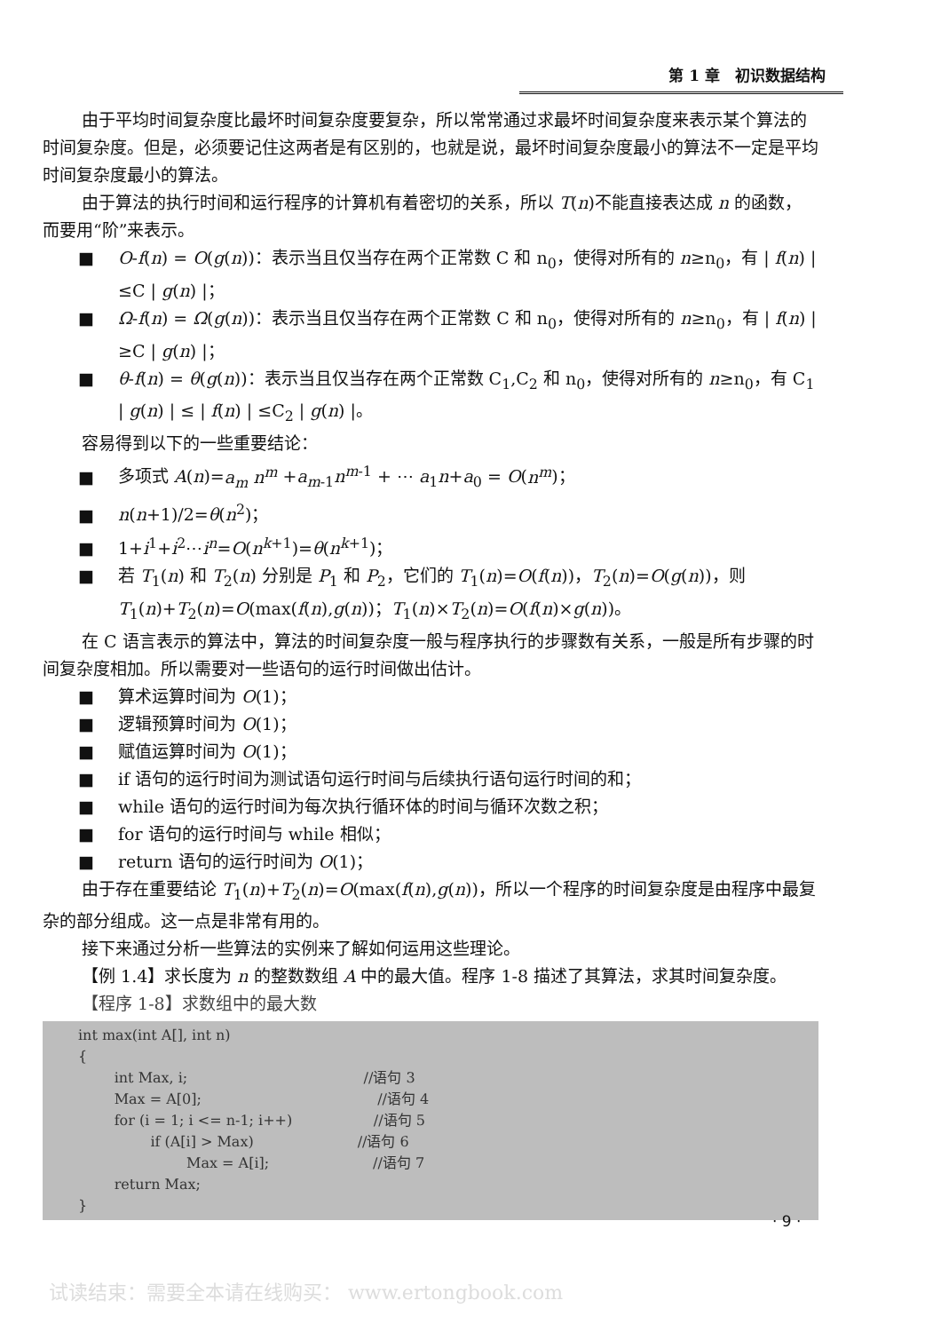第 1 章　初识数据结构
由于平均时间复杂度比最坏时间复杂度要复杂，所以常常通过求最坏时间复杂度来表示某个算法的时间复杂度。但是，必须要记住这两者是有区别的，也就是说，最坏时间复杂度最小的算法不一定是平均时间复杂度最小的算法。
由于算法的执行时间和运行程序的计算机有着密切的关系，所以 T(n)不能直接表达成 n 的函数，而要用“阶”来表示。
■ O-f(n) = O(g(n))：表示当且仅当存在两个正常数 C 和 n<sub>0</sub>，使得对所有的 n≥n<sub>0</sub>，有 | f(n) | ≤C | g(n) |；
■ Ω-f(n) = Ω(g(n))：表示当且仅当存在两个正常数 C 和 n<sub>0</sub>，使得对所有的 n≥n<sub>0</sub>，有 | f(n) | ≥C | g(n) |；
■ θ-f(n) = θ(g(n))：表示当且仅当存在两个正常数 C<sub>1</sub>,C<sub>2</sub> 和 n<sub>0</sub>，使得对所有的 n≥n<sub>0</sub>，有 C<sub>1</sub> | g(n) | ≤ | f(n) | ≤C<sub>2</sub> | g(n) |。
容易得到以下的一些重要结论：
■ 多项式 A(n)=a<sub>m</sub> n<sup>m</sup> +a<sub>m-1</sub>n<sup>m-1</sup> + ⋯ a<sub>1</sub>n+a<sub>0</sub> = O(n<sup>m</sup>)；
■ n(n+1)/2=θ(n<sup>2</sup>)；
■ 1+i<sup>1</sup>+i<sup>2</sup>⋯i<sup>n</sup>=O(n<sup>k+1</sup>)=θ(n<sup>k+1</sup>)；
■ 若 T<sub>1</sub>(n) 和 T<sub>2</sub>(n) 分别是 P<sub>1</sub> 和 P<sub>2</sub>，它们的 T<sub>1</sub>(n)=O(f(n))，T<sub>2</sub>(n)=O(g(n))，则 T<sub>1</sub>(n)+T<sub>2</sub>(n)=O(max(f(n),g(n))；T<sub>1</sub>(n)×T<sub>2</sub>(n)=O(f(n)×g(n))。
在 C 语言表示的算法中，算法的时间复杂度一般与程序执行的步骤数有关系，一般是所有步骤的时间复杂度相加。所以需要对一些语句的运行时间做出估计。
■ 算术运算时间为 O(1)；
■ 逻辑预算时间为 O(1)；
■ 赋值运算时间为 O(1)；
■ if 语句的运行时间为测试语句运行时间与后续执行语句运行时间的和；
■ while 语句的运行时间为每次执行循环体的时间与循环次数之积；
■ for 语句的运行时间与 while 相似；
■ return 语句的运行时间为 O(1)；
由于存在重要结论 T<sub>1</sub>(n)+T<sub>2</sub>(n)=O(max(f(n),g(n))，所以一个程序的时间复杂度是由程序中最复杂的部分组成。这一点是非常有用的。
接下来通过分析一些算法的实例来了解如何运用这些理论。
【例 1.4】求长度为 n 的整数数组 A 中的最大值。程序 1-8 描述了其算法，求其时间复杂度。
【程序 1-8】求数组中的最大数
int max(int A[], int n) { int Max, i; //语句 3 Max = A[0]; //语句 4 for (i = 1; i <= n-1; i++) //语句 5 if (A[i] > Max) //语句 6 Max = A[i]; //语句 7 return Max; }
· 9 ·
试读结束：需要全本请在线购买： www.ertongbook.com